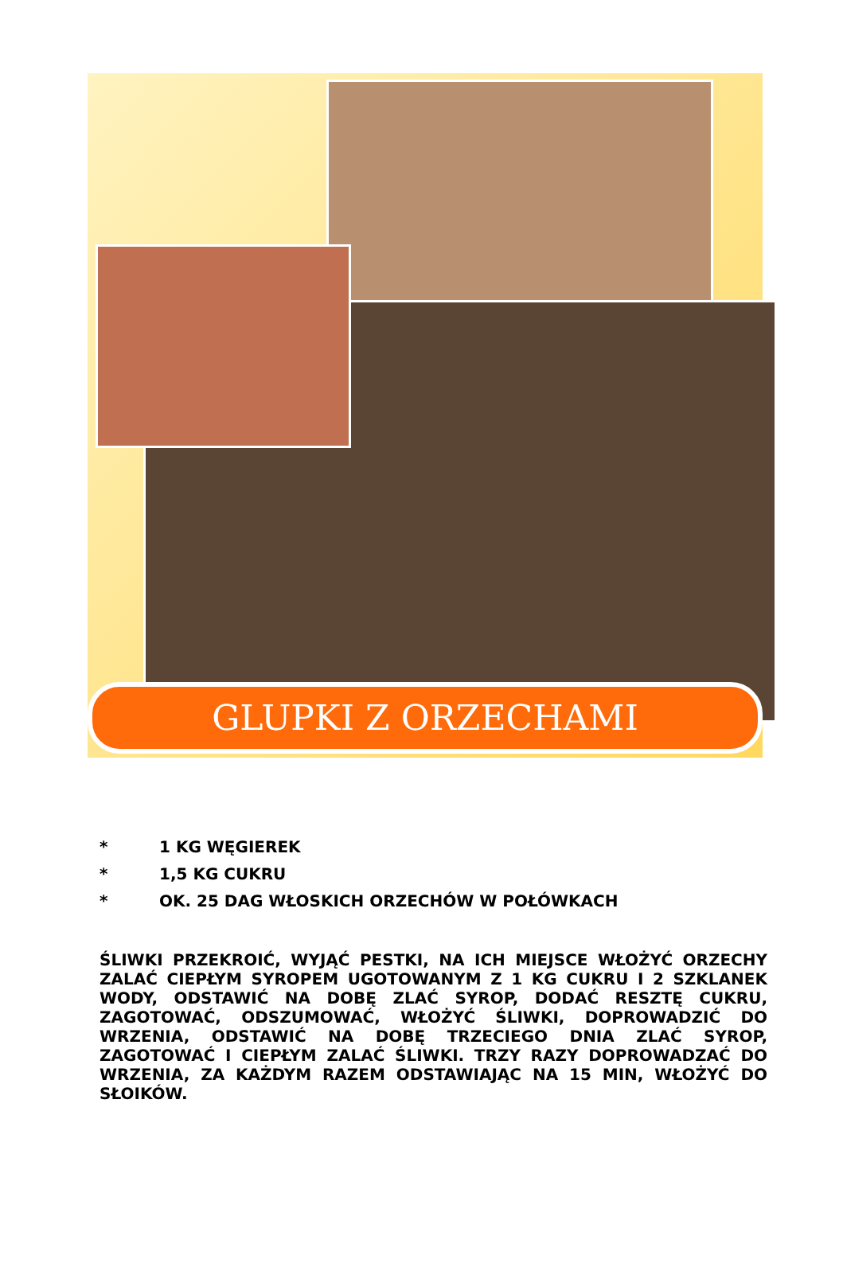GLUPKI Z ORZECHAMI
* 1 KG WĘGIEREK
* 1,5 KG CUKRU
* OK. 25 DAG WŁOSKICH ORZECHÓW W POŁÓWKACH
ŚLIWKI PRZEKROIĆ, WYJĄĆ PESTKI, NA ICH MIEJSCE WŁOŻYĆ ORZECHY ZALAĆ CIEPŁYM SYROPEM UGOTOWANYM Z 1 KG CUKRU I 2 SZKLANEK WODY, ODSTAWIĆ NA DOBĘ ZLAĆ SYROP, DODAĆ RESZTĘ CUKRU, ZAGOTOWAĆ, ODSZUMOWAĆ, WŁOŻYĆ ŚLIWKI, DOPROWADZIĆ DO WRZENIA, ODSTAWIĆ NA DOBĘ TRZECIEGO DNIA ZLAĆ SYROP, ZAGOTOWAĆ I CIEPŁYM ZALAĆ ŚLIWKI. TRZY RAZY DOPROWADZAĆ DO WRZENIA, ZA KAŻDYM RAZEM ODSTAWIAJĄC NA 15 MIN, WŁOŻYĆ DO SŁOIKÓW.